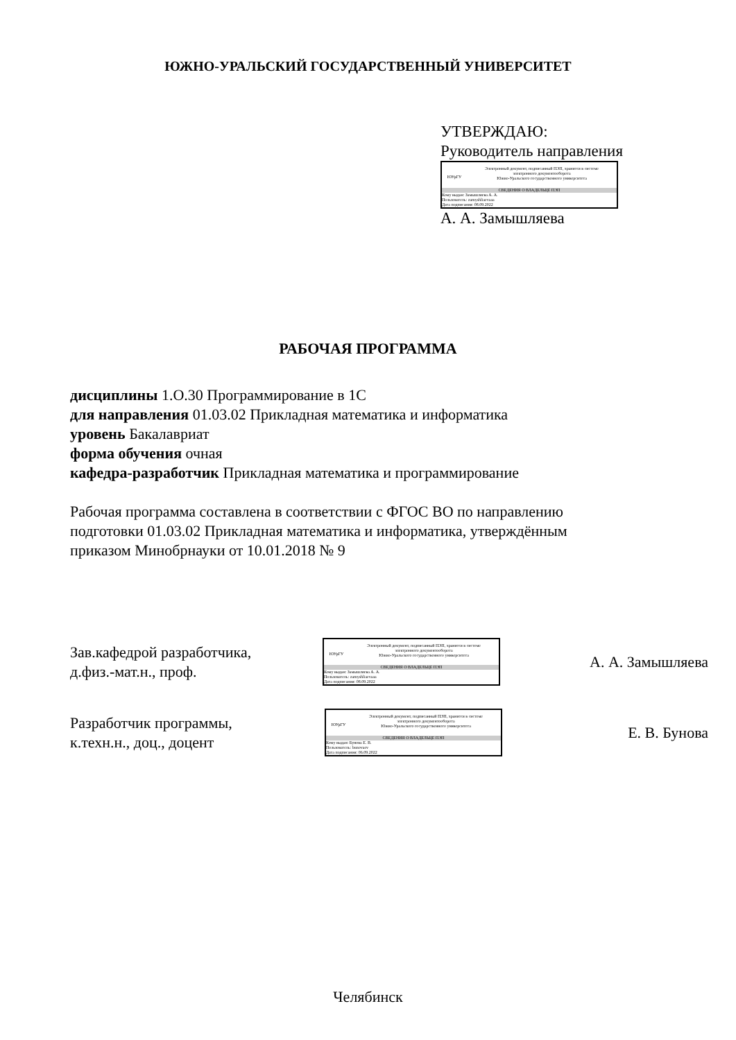ЮЖНО-УРАЛЬСКИЙ ГОСУДАРСТВЕННЫЙ УНИВЕРСИТЕТ
УТВЕРЖДАЮ:
Руководитель направления
ЮУрГУ
Электронный документ, подписанный ПЭП, хранится в системе
электронного документооборота
Южно-Уральского государственного университета
СВЕДЕНИЯ О ВЛАДЕЛЬЦЕ ПЭП
Кому выдан: Замышляева А. А.
Пользователь: zamyshliaevaaa
Дата подписания: 08.09.2022
А. А. Замышляева
РАБОЧАЯ ПРОГРАММА
дисциплины 1.О.30 Программирование в 1С
для направления 01.03.02 Прикладная математика и информатика
уровень Бакалавриат
форма обучения очная
кафедра-разработчик Прикладная математика и программирование
Рабочая программа составлена в соответствии с ФГОС ВО по направлению
подготовки 01.03.02 Прикладная математика и информатика, утверждённым
приказом Минобрнауки от 10.01.2018 № 9
Зав.кафедрой разработчика,
д.физ.-мат.н., проф.
ЮУрГУ
Электронный документ, подписанный ПЭП, хранится в системе
электронного документооборота
Южно-Уральского государственного университета
СВЕДЕНИЯ О ВЛАДЕЛЬЦЕ ПЭП
Кому выдан: Замышляева А. А.
Пользователь: zamyshliaevaaa
Дата подписания: 08.09.2022
А. А. Замышляева
Разработчик программы,
к.техн.н., доц., доцент
ЮУрГУ
Электронный документ, подписанный ПЭП, хранится в системе
электронного документооборота
Южно-Уральского государственного университета
СВЕДЕНИЯ О ВЛАДЕЛЬЦЕ ПЭП
Кому выдан: Бунова Е. В.
Пользователь: bunovaev
Дата подписания: 06.09.2022
Е. В. Бунова
Челябинск